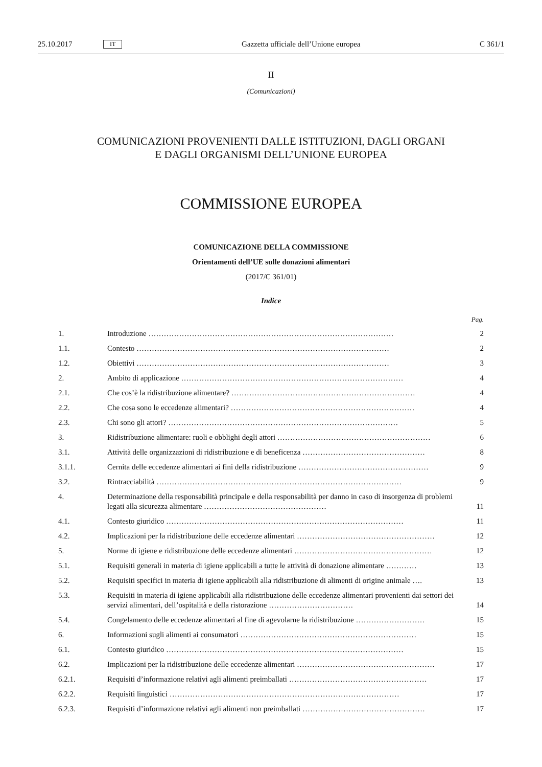25.10.2017 IT Gazzetta ufficiale dell’Unione europea C 361/1
II
(Comunicazioni)
COMUNICAZIONI PROVENIENTI DALLE ISTITUZIONI, DAGLI ORGANI
E DAGLI ORGANISMI DELL’UNIONE EUROPEA
COMMISSIONE EUROPEA
COMUNICAZIONE DELLA COMMISSIONE
Orientamenti dell’UE sulle donazioni alimentari
(2017/C 361/01)
Indice
Pag.
1. Introduzione …………………………………………………………………………………… 2
1.1. Contesto ……………………………………………………………………………………… 2
1.2. Obiettivi ……………………………………………………………………………………… 3
2. Ambito di applicazione …………………………………………………………………………… 4
2.1. Che cos’è la ridistribuzione alimentare? ……………………………………………………………… 4
2.2. Che cosa sono le eccedenze alimentari? ……………………………………………………………… 4
2.3. Chi sono gli attori? ……………………………………………………………………………… 5
3. Ridistribuzione alimentare: ruoli e obblighi degli attori …………………………………………………… 6
3.1. Attività delle organizzazioni di ridistribuzione e di beneficenza ………………………………………… 8
3.1.1. Cernita delle eccedenze alimentari ai fini della ridistribuzione …………………………………………… 9
3.2. Rintracciabilità …………………………………………………………………………………… 9
4. Determinazione della responsabilità principale e della responsabilità per danno in caso di insorgenza di problemi legati alla sicurezza alimentare ………………………………………… 11
4.1. Contesto giuridico ………………………………………………………………………………… 11
4.2. Implicazioni per la ridistribuzione delle eccedenze alimentari ……………………………………………… 12
5. Norme di igiene e ridistribuzione delle eccedenze alimentari ……………………………………………… 12
5.1. Requisiti generali in materia di igiene applicabili a tutte le attività di donazione alimentare ………… 13
5.2. Requisiti specifici in materia di igiene applicabili alla ridistribuzione di alimenti di origine animale …. 13
5.3. Requisiti in materia di igiene applicabili alla ridistribuzione delle eccedenze alimentari provenienti dai settori dei servizi alimentari, dell’ospitalità e della ristorazione …………………………… 14
5.4. Congelamento delle eccedenze alimentari al fine di agevolarne la ridistribuzione ……………………… 15
6. Informazioni sugli alimenti ai consumatori …………………………………………………………… 15
6.1. Contesto giuridico ………………………………………………………………………………… 15
6.2. Implicazioni per la ridistribuzione delle eccedenze alimentari ……………………………………………… 17
6.2.1. Requisiti d’informazione relativi agli alimenti preimballati ……………………………………………… 17
6.2.2. Requisiti linguistici ……………………………………………………………………………… 17
6.2.3. Requisiti d’informazione relativi agli alimenti non preimballati ………………………………………… 17